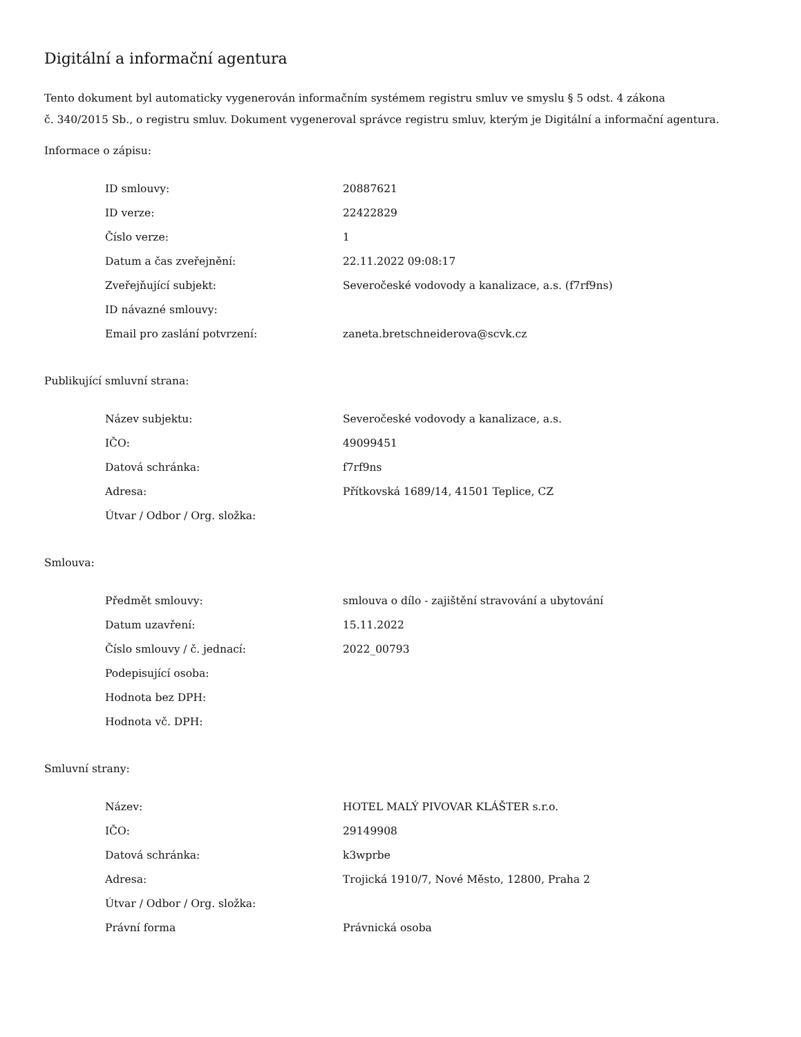Digitální a informační agentura
Tento dokument byl automaticky vygenerován informačním systémem registru smluv ve smyslu § 5 odst. 4 zákona
č. 340/2015 Sb., o registru smluv. Dokument vygeneroval správce registru smluv, kterým je Digitální a informační agentura.
Informace o zápisu:
| ID smlouvy: | 20887621 |
| ID verze: | 22422829 |
| Číslo verze: | 1 |
| Datum a čas zveřejnění: | 22.11.2022 09:08:17 |
| Zveřejňující subjekt: | Severočeské vodovody a kanalizace, a.s. (f7rf9ns) |
| ID návazné smlouvy: | |
| Email pro zaslání potvrzení: | zaneta.bretschneiderova@scvk.cz |
Publikující smluvní strana:
| Název subjektu: | Severočeské vodovody a kanalizace, a.s. |
| IČO: | 49099451 |
| Datová schránka: | f7rf9ns |
| Adresa: | Přítkovská 1689/14, 41501 Teplice, CZ |
| Útvar / Odbor / Org. složka: | |
Smlouva:
| Předmět smlouvy: | smlouva o dílo - zajištění stravování a ubytování |
| Datum uzavření: | 15.11.2022 |
| Číslo smlouvy / č. jednací: | 2022_00793 |
| Podepisující osoba: | |
| Hodnota bez DPH: | |
| Hodnota vč. DPH: | |
Smluvní strany:
| Název: | HOTEL MALÝ PIVOVAR KLÁŠTER s.r.o. |
| IČO: | 29149908 |
| Datová schránka: | k3wprbe |
| Adresa: | Trojická 1910/7, Nové Město, 12800, Praha 2 |
| Útvar / Odbor / Org. složka: | |
| Právní forma | Právnická osoba |